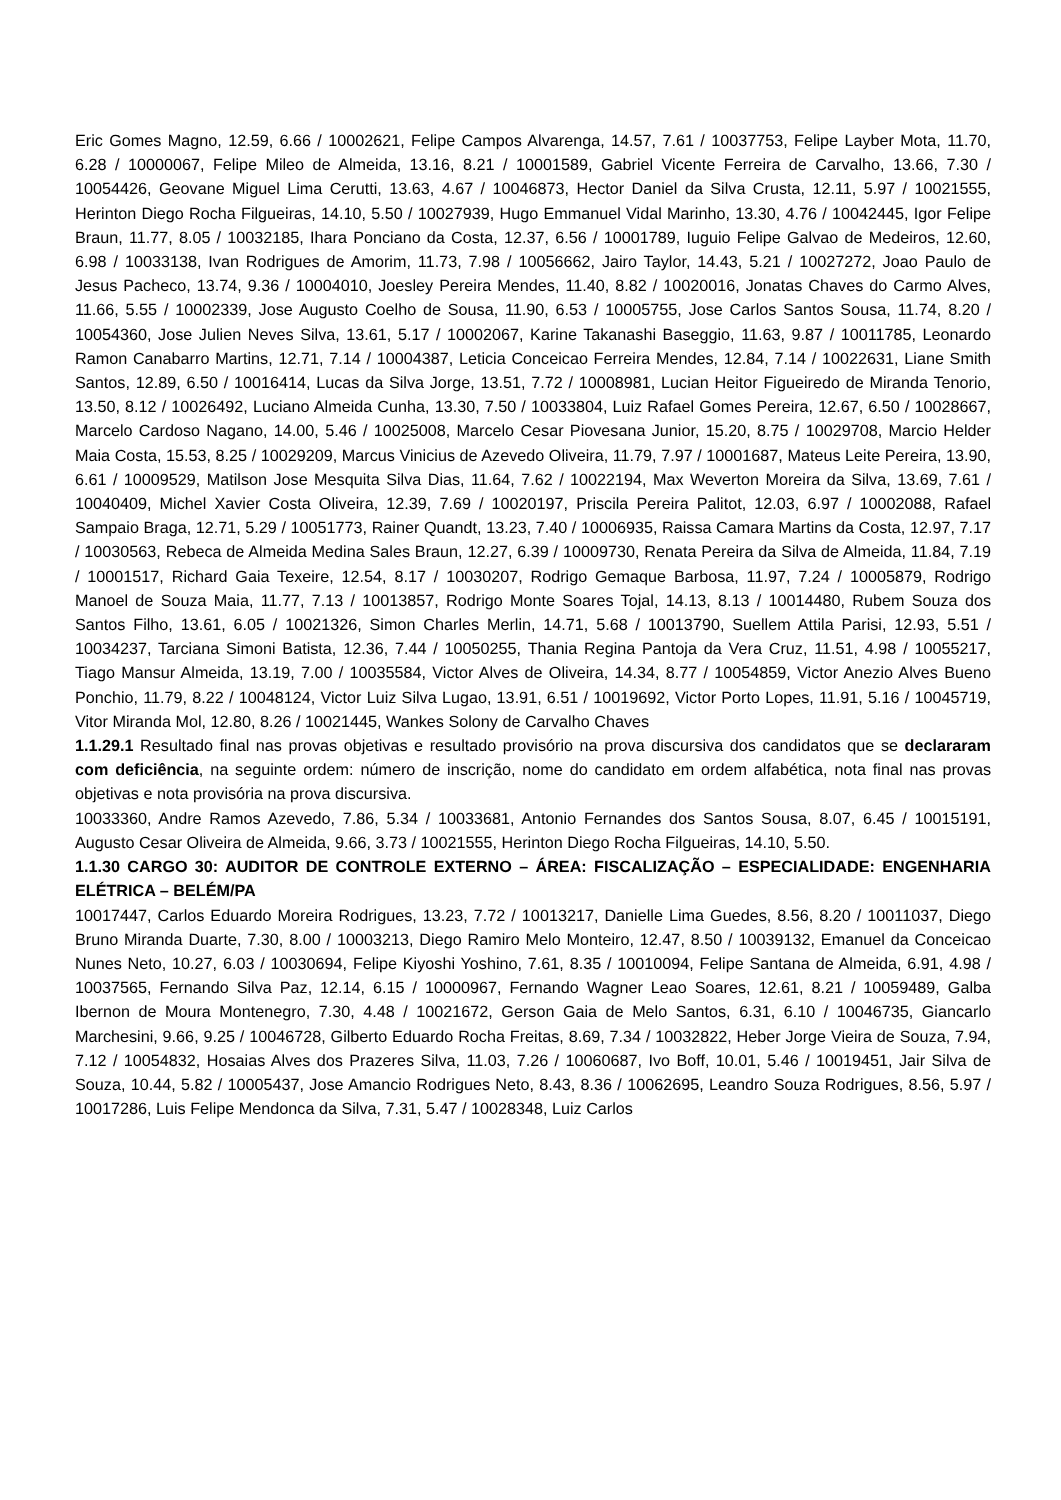Eric Gomes Magno, 12.59, 6.66 / 10002621, Felipe Campos Alvarenga, 14.57, 7.61 / 10037753, Felipe Layber Mota, 11.70, 6.28 / 10000067, Felipe Mileo de Almeida, 13.16, 8.21 / 10001589, Gabriel Vicente Ferreira de Carvalho, 13.66, 7.30 / 10054426, Geovane Miguel Lima Cerutti, 13.63, 4.67 / 10046873, Hector Daniel da Silva Crusta, 12.11, 5.97 / 10021555, Herinton Diego Rocha Filgueiras, 14.10, 5.50 / 10027939, Hugo Emmanuel Vidal Marinho, 13.30, 4.76 / 10042445, Igor Felipe Braun, 11.77, 8.05 / 10032185, Ihara Ponciano da Costa, 12.37, 6.56 / 10001789, Iuguio Felipe Galvao de Medeiros, 12.60, 6.98 / 10033138, Ivan Rodrigues de Amorim, 11.73, 7.98 / 10056662, Jairo Taylor, 14.43, 5.21 / 10027272, Joao Paulo de Jesus Pacheco, 13.74, 9.36 / 10004010, Joesley Pereira Mendes, 11.40, 8.82 / 10020016, Jonatas Chaves do Carmo Alves, 11.66, 5.55 / 10002339, Jose Augusto Coelho de Sousa, 11.90, 6.53 / 10005755, Jose Carlos Santos Sousa, 11.74, 8.20 / 10054360, Jose Julien Neves Silva, 13.61, 5.17 / 10002067, Karine Takanashi Baseggio, 11.63, 9.87 / 10011785, Leonardo Ramon Canabarro Martins, 12.71, 7.14 / 10004387, Leticia Conceicao Ferreira Mendes, 12.84, 7.14 / 10022631, Liane Smith Santos, 12.89, 6.50 / 10016414, Lucas da Silva Jorge, 13.51, 7.72 / 10008981, Lucian Heitor Figueiredo de Miranda Tenorio, 13.50, 8.12 / 10026492, Luciano Almeida Cunha, 13.30, 7.50 / 10033804, Luiz Rafael Gomes Pereira, 12.67, 6.50 / 10028667, Marcelo Cardoso Nagano, 14.00, 5.46 / 10025008, Marcelo Cesar Piovesana Junior, 15.20, 8.75 / 10029708, Marcio Helder Maia Costa, 15.53, 8.25 / 10029209, Marcus Vinicius de Azevedo Oliveira, 11.79, 7.97 / 10001687, Mateus Leite Pereira, 13.90, 6.61 / 10009529, Matilson Jose Mesquita Silva Dias, 11.64, 7.62 / 10022194, Max Weverton Moreira da Silva, 13.69, 7.61 / 10040409, Michel Xavier Costa Oliveira, 12.39, 7.69 / 10020197, Priscila Pereira Palitot, 12.03, 6.97 / 10002088, Rafael Sampaio Braga, 12.71, 5.29 / 10051773, Rainer Quandt, 13.23, 7.40 / 10006935, Raissa Camara Martins da Costa, 12.97, 7.17 / 10030563, Rebeca de Almeida Medina Sales Braun, 12.27, 6.39 / 10009730, Renata Pereira da Silva de Almeida, 11.84, 7.19 / 10001517, Richard Gaia Texeire, 12.54, 8.17 / 10030207, Rodrigo Gemaque Barbosa, 11.97, 7.24 / 10005879, Rodrigo Manoel de Souza Maia, 11.77, 7.13 / 10013857, Rodrigo Monte Soares Tojal, 14.13, 8.13 / 10014480, Rubem Souza dos Santos Filho, 13.61, 6.05 / 10021326, Simon Charles Merlin, 14.71, 5.68 / 10013790, Suellem Attila Parisi, 12.93, 5.51 / 10034237, Tarciana Simoni Batista, 12.36, 7.44 / 10050255, Thania Regina Pantoja da Vera Cruz, 11.51, 4.98 / 10055217, Tiago Mansur Almeida, 13.19, 7.00 / 10035584, Victor Alves de Oliveira, 14.34, 8.77 / 10054859, Victor Anezio Alves Bueno Ponchio, 11.79, 8.22 / 10048124, Victor Luiz Silva Lugao, 13.91, 6.51 / 10019692, Victor Porto Lopes, 11.91, 5.16 / 10045719, Vitor Miranda Mol, 12.80, 8.26 / 10021445, Wankes Solony de Carvalho Chaves
1.1.29.1 Resultado final nas provas objetivas e resultado provisório na prova discursiva dos candidatos que se declararam com deficiência, na seguinte ordem: número de inscrição, nome do candidato em ordem alfabética, nota final nas provas objetivas e nota provisória na prova discursiva.
10033360, Andre Ramos Azevedo, 7.86, 5.34 / 10033681, Antonio Fernandes dos Santos Sousa, 8.07, 6.45 / 10015191, Augusto Cesar Oliveira de Almeida, 9.66, 3.73 / 10021555, Herinton Diego Rocha Filgueiras, 14.10, 5.50.
1.1.30 CARGO 30: AUDITOR DE CONTROLE EXTERNO – ÁREA: FISCALIZAÇÃO – ESPECIALIDADE: ENGENHARIA ELÉTRICA – BELÉM/PA
10017447, Carlos Eduardo Moreira Rodrigues, 13.23, 7.72 / 10013217, Danielle Lima Guedes, 8.56, 8.20 / 10011037, Diego Bruno Miranda Duarte, 7.30, 8.00 / 10003213, Diego Ramiro Melo Monteiro, 12.47, 8.50 / 10039132, Emanuel da Conceicao Nunes Neto, 10.27, 6.03 / 10030694, Felipe Kiyoshi Yoshino, 7.61, 8.35 / 10010094, Felipe Santana de Almeida, 6.91, 4.98 / 10037565, Fernando Silva Paz, 12.14, 6.15 / 10000967, Fernando Wagner Leao Soares, 12.61, 8.21 / 10059489, Galba Ibernon de Moura Montenegro, 7.30, 4.48 / 10021672, Gerson Gaia de Melo Santos, 6.31, 6.10 / 10046735, Giancarlo Marchesini, 9.66, 9.25 / 10046728, Gilberto Eduardo Rocha Freitas, 8.69, 7.34 / 10032822, Heber Jorge Vieira de Souza, 7.94, 7.12 / 10054832, Hosaias Alves dos Prazeres Silva, 11.03, 7.26 / 10060687, Ivo Boff, 10.01, 5.46 / 10019451, Jair Silva de Souza, 10.44, 5.82 / 10005437, Jose Amancio Rodrigues Neto, 8.43, 8.36 / 10062695, Leandro Souza Rodrigues, 8.56, 5.97 / 10017286, Luis Felipe Mendonca da Silva, 7.31, 5.47 / 10028348, Luiz Carlos